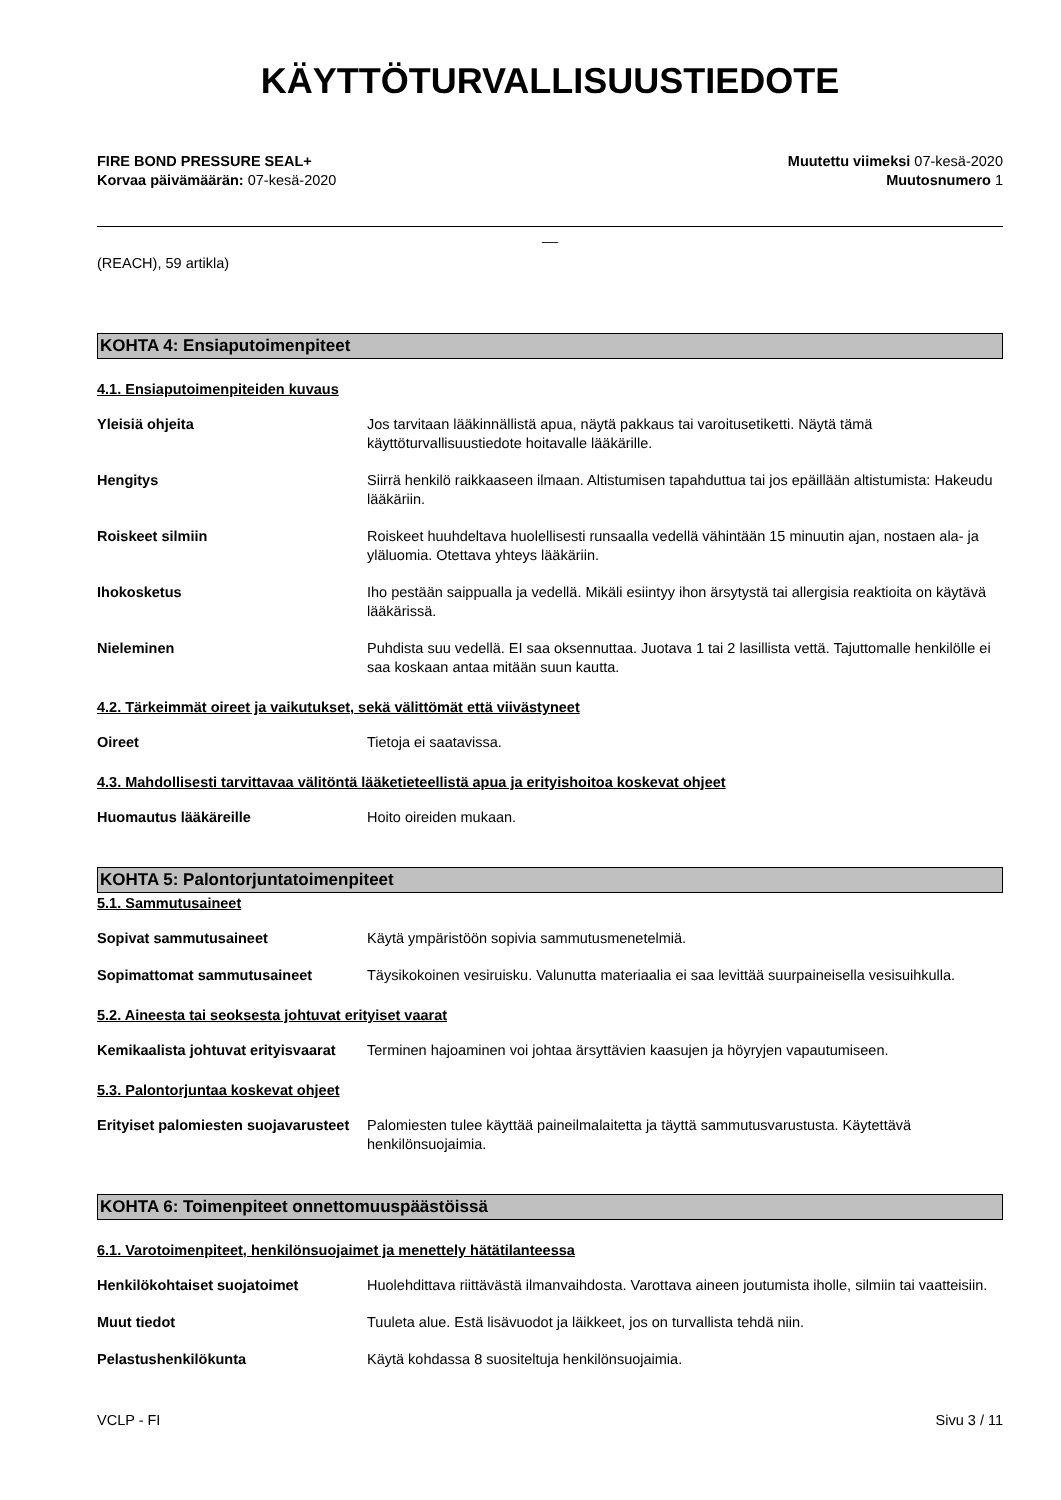KÄYTTÖTURVALLISUUSTIEDOTE
FIRE BOND PRESSURE SEAL+
Korvaa päivämäärän: 07-kesä-2020
Muutettu viimeksi 07-kesä-2020
Muutosnumero 1
__
(REACH), 59 artikla)
KOHTA 4: Ensiaputoimenpiteet
4.1. Ensiaputoimenpiteiden kuvaus
Yleisiä ohjeita Jos tarvitaan lääkinnällistä apua, näytä pakkaus tai varoitusetiketti. Näytä tämä käyttöturvallisuustiedote hoitavalle lääkärille.
Hengitys Siirrä henkilö raikkaaseen ilmaan. Altistumisen tapahduttua tai jos epäillään altistumista: Hakeudu lääkäriin.
Roiskeet silmiin Roiskeet huuhdeltava huolellisesti runsaalla vedellä vähintään 15 minuutin ajan, nostaen ala- ja yläluomia. Otettava yhteys lääkäriin.
Ihokosketus Iho pestään saippualla ja vedellä. Mikäli esiintyy ihon ärsytystä tai allergisia reaktioita on käytävä lääkärissä.
Nieleminen Puhdista suu vedellä. EI saa oksennuttaa. Juotava 1 tai 2 lasillista vettä. Tajuttomalle henkilölle ei saa koskaan antaa mitään suun kautta.
4.2. Tärkeimmät oireet ja vaikutukset, sekä välittömät että viivästyneet
Oireet Tietoja ei saatavissa.
4.3. Mahdollisesti tarvittavaa välitöntä lääketieteellistä apua ja erityishoitoa koskevat ohjeet
Huomautus lääkäreille Hoito oireiden mukaan.
KOHTA 5: Palontorjuntatoimenpiteet
5.1. Sammutusaineet
Sopivat sammutusaineet Käytä ympäristöön sopivia sammutusmenetelmiä.
Sopimattomat sammutusaineet Täysikokoinen vesiruisku. Valunutta materiaalia ei saa levittää suurpaineisella vesisuihkulla.
5.2. Aineesta tai seoksesta johtuvat erityiset vaarat
Kemikaalista johtuvat erityisvaarat
Terminen hajoaminen voi johtaa ärsyttävien kaasujen ja höyryjen vapautumiseen.
5.3. Palontorjuntaa koskevat ohjeet
Erityiset palomiesten suojavarusteet
Palomiesten tulee käyttää paineilmalaitetta ja täyttä sammutusvarustusta. Käytettävä henkilönsuojaimia.
KOHTA 6: Toimenpiteet onnettomuuspäästöissä
6.1. Varotoimenpiteet, henkilönsuojaimet ja menettely hätätilanteessa
Henkilökohtaiset suojatoimet Huolehdittava riittävästä ilmanvaihdosta. Varottava aineen joutumista iholle, silmiin tai vaatteisiin.
Muut tiedot Tuuleta alue. Estä lisävuodot ja läikkeet, jos on turvallista tehdä niin.
Pelastushenkilökunta Käytä kohdassa 8 suositeltuja henkilönsuojaimia.
VCLP - FI Sivu 3 / 11